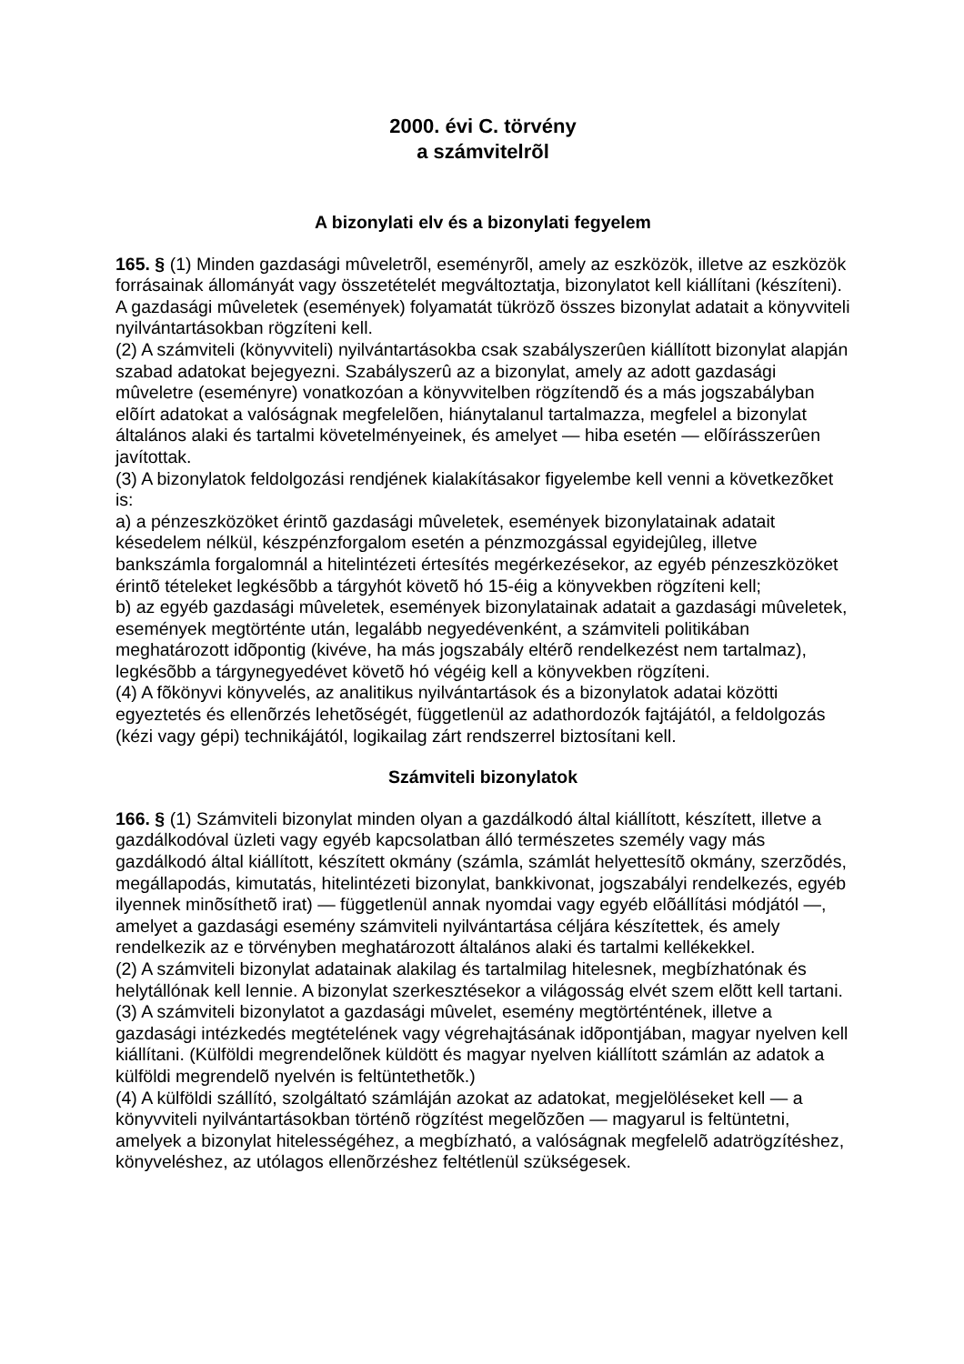2000. évi C. törvény
a számvitelrõl
A bizonylati elv és a bizonylati fegyelem
165. § (1) Minden gazdasági mûveletrõl, eseményrõl, amely az eszközök, illetve az eszközök forrásainak állományát vagy összetételét megváltoztatja, bizonylatot kell kiállítani (készíteni). A gazdasági mûveletek (események) folyamatát tükrözõ összes bizonylat adatait a könyvviteli nyilvántartásokban rögzíteni kell.
(2) A számviteli (könyvviteli) nyilvántartásokba csak szabályszerûen kiállított bizonylat alapján szabad adatokat bejegyezni. Szabályszerû az a bizonylat, amely az adott gazdasági mûveletre (eseményre) vonatkozóan a könyvvitelben rögzítendõ és a más jogszabályban elõírt adatokat a valóságnak megfelelõen, hiánytalanul tartalmazza, megfelel a bizonylat általános alaki és tartalmi követelményeinek, és amelyet — hiba esetén — elõírásszerûen javítottak.
(3) A bizonylatok feldolgozási rendjének kialakításakor figyelembe kell venni a következõket is:
a) a pénzeszközöket érintõ gazdasági mûveletek, események bizonylatainak adatait késedelem nélkül, készpénzforgalom esetén a pénzmozgással egyidejûleg, illetve bankszámla forgalomnál a hitelintézeti értesítés megérkezésekor, az egyéb pénzeszközöket érintõ tételeket legkésõbb a tárgyhót követõ hó 15-éig a könyvekben rögzíteni kell;
b) az egyéb gazdasági mûveletek, események bizonylatainak adatait a gazdasági mûveletek, események megtörténte után, legalább negyedévenként, a számviteli politikában meghatározott idõpontig (kivéve, ha más jogszabály eltérõ rendelkezést nem tartalmaz), legkésõbb a tárgynegyedévet követõ hó végéig kell a könyvekben rögzíteni.
(4) A fõkönyvi könyvelés, az analitikus nyilvántartások és a bizonylatok adatai közötti egyeztetés és ellenõrzés lehetõségét, függetlenül az adathordozók fajtájától, a feldolgozás (kézi vagy gépi) technikájától, logikailag zárt rendszerrel biztosítani kell.
Számviteli bizonylatok
166. § (1) Számviteli bizonylat minden olyan a gazdálkodó által kiállított, készített, illetve a gazdálkodóval üzleti vagy egyéb kapcsolatban álló természetes személy vagy más gazdálkodó által kiállított, készített okmány (számla, számlát helyettesítõ okmány, szerzõdés, megállapodás, kimutatás, hitelintézeti bizonylat, bankkivonat, jogszabályi rendelkezés, egyéb ilyennek minõsíthetõ irat) — függetlenül annak nyomdai vagy egyéb elõállítási módjától —, amelyet a gazdasági esemény számviteli nyilvántartása céljára készítettek, és amely rendelkezik az e törvényben meghatározott általános alaki és tartalmi kellékekkel.
(2) A számviteli bizonylat adatainak alakilag és tartalmilag hitelesnek, megbízhatónak és helytállónak kell lennie. A bizonylat szerkesztésekor a világosság elvét szem elõtt kell tartani.
(3) A számviteli bizonylatot a gazdasági mûvelet, esemény megtörténtének, illetve a gazdasági intézkedés megtételének vagy végrehajtásának idõpontjában, magyar nyelven kell kiállítani. (Külföldi megrendelõnek küldött és magyar nyelven kiállított számlán az adatok a külföldi megrendelõ nyelvén is feltüntethetõk.)
(4) A külföldi szállító, szolgáltató számláján azokat az adatokat, megjelöléseket kell — a könyvviteli nyilvántartásokban történõ rögzítést megelõzõen — magyarul is feltüntetni, amelyek a bizonylat hitelességéhez, a megbízható, a valóságnak megfelelõ adatrögzítéshez, könyveléshez, az utólagos ellenõrzéshez feltétlenül szükségesek.